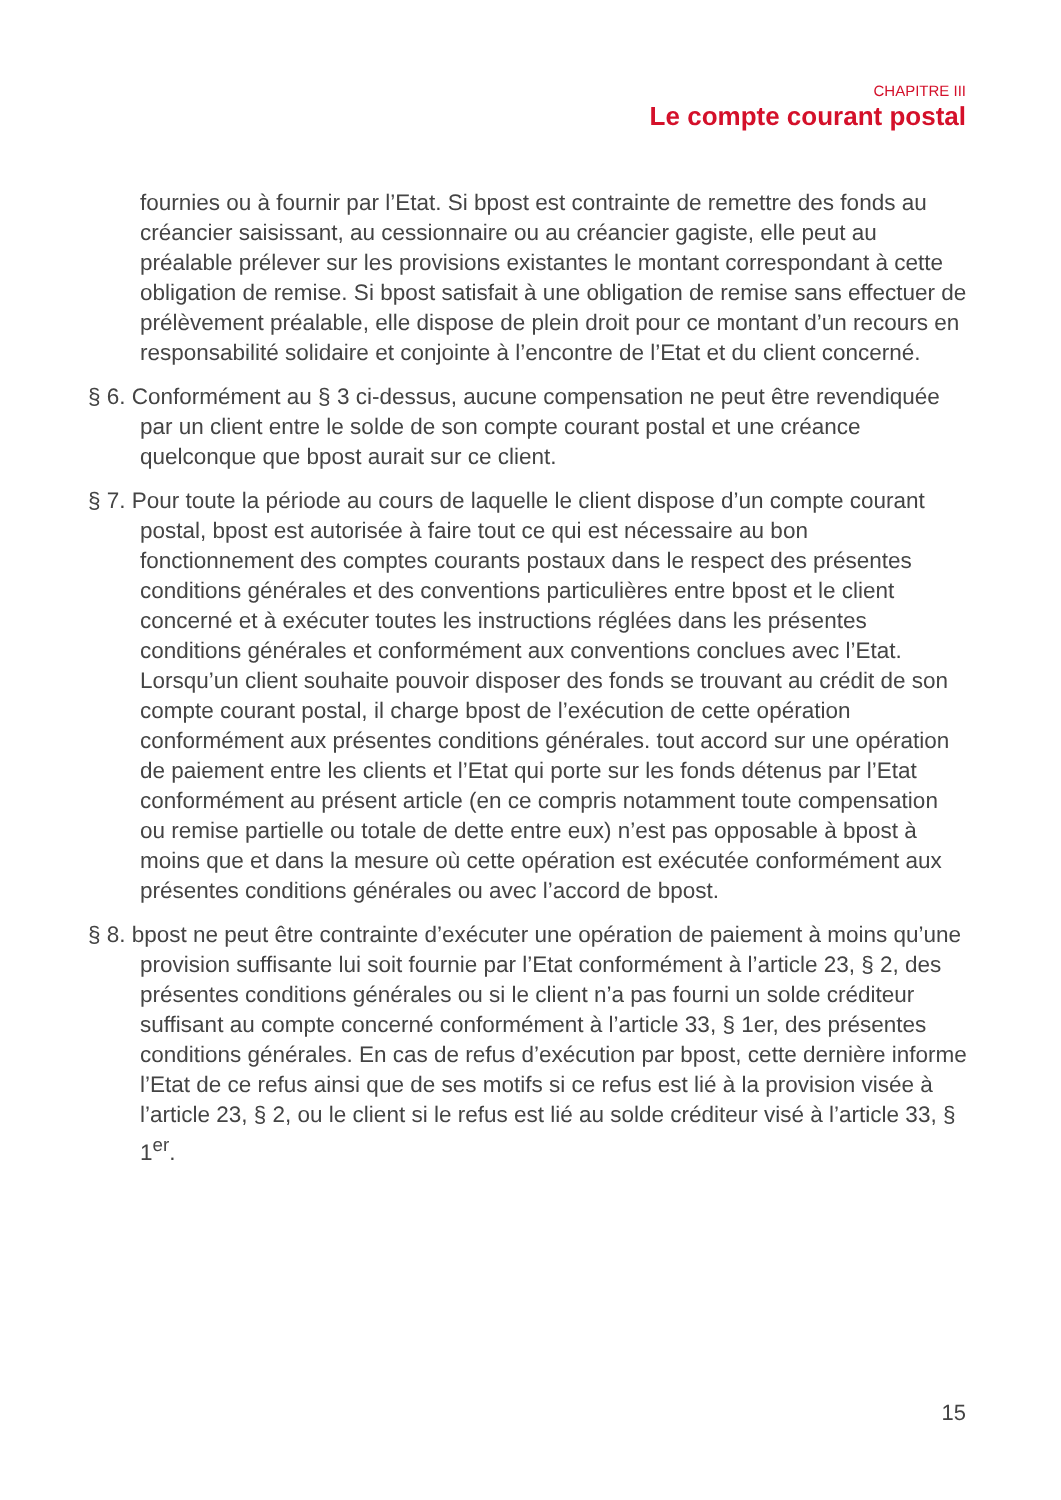CHAPITRE III
Le compte courant postal
fournies ou à fournir par l’Etat. Si bpost est contrainte de remettre des fonds au créancier saisissant, au cessionnaire ou au créancier gagiste, elle peut au préalable prélever sur les provisions existantes le montant correspondant à cette obligation de remise. Si bpost satisfait à une obligation de remise sans effectuer de prélèvement préalable, elle dispose de plein droit pour ce montant d’un recours en responsabilité solidaire et conjointe à l’encontre de l’Etat et du client concerné.
§ 6. Conformément au § 3 ci-dessus, aucune compensation ne peut être revendiquée par un client entre le solde de son compte courant postal et une créance quelconque que bpost aurait sur ce client.
§ 7. Pour toute la période au cours de laquelle le client dispose d’un compte courant postal, bpost est autorisée à faire tout ce qui est nécessaire au bon fonctionnement des comptes courants postaux dans le respect des présentes conditions générales et des conventions particulières entre bpost et le client concerné et à exécuter toutes les instructions réglées dans les présentes conditions générales et conformément aux conventions conclues avec l’Etat. Lorsqu’un client souhaite pouvoir disposer des fonds se trouvant au crédit de son compte courant postal, il charge bpost de l’exécution de cette opération conformément aux présentes conditions générales. tout accord sur une opération de paiement entre les clients et l’Etat qui porte sur les fonds détenus par l’Etat conformément au présent article (en ce compris notamment toute compensation ou remise partielle ou totale de dette entre eux) n’est pas opposable à bpost à moins que et dans la mesure où cette opération est exécutée conformément aux présentes conditions générales ou avec l’accord de bpost.
§ 8. bpost ne peut être contrainte d’exécuter une opération de paiement à moins qu’une provision suffisante lui soit fournie par l’Etat conformément à l’article 23, § 2, des présentes conditions générales ou si le client n’a pas fourni un solde créditeur suffisant au compte concerné conformément à l’article 33, § 1er, des présentes conditions générales. En cas de refus d’exécution par bpost, cette dernière informe l’Etat de ce refus ainsi que de ses motifs si ce refus est lié à la provision visée à l’article 23, § 2, ou le client si le refus est lié au solde créditeur visé à l’article 33, § 1<sup>er</sup>.
15